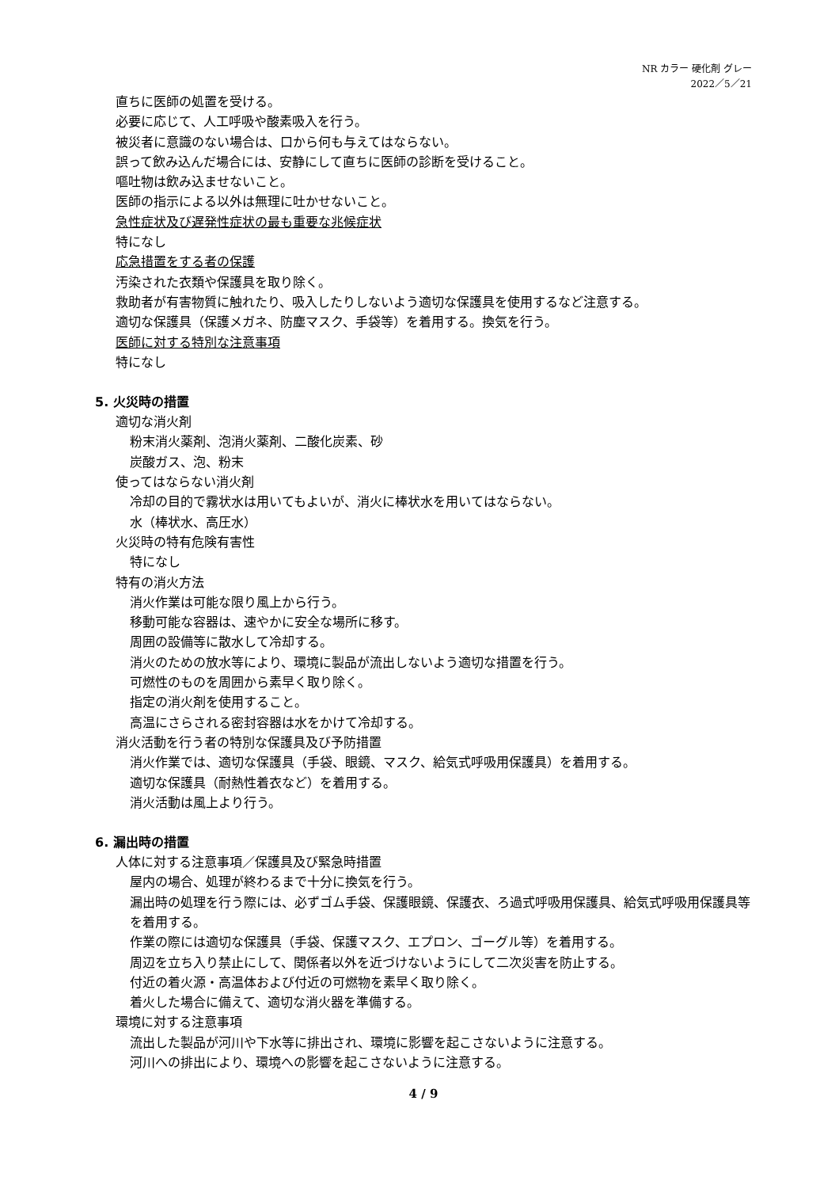NR カラー 硬化剤 グレー
2022／5／21
直ちに医師の処置を受ける。
必要に応じて、人工呼吸や酸素吸入を行う。
被災者に意識のない場合は、口から何も与えてはならない。
誤って飲み込んだ場合には、安静にして直ちに医師の診断を受けること。
嘔吐物は飲み込ませないこと。
医師の指示による以外は無理に吐かせないこと。
急性症状及び遅発性症状の最も重要な兆候症状
特になし
応急措置をする者の保護
汚染された衣類や保護具を取り除く。
救助者が有害物質に触れたり、吸入したりしないよう適切な保護具を使用するなど注意する。
適切な保護具（保護メガネ、防塵マスク、手袋等）を着用する。換気を行う。
医師に対する特別な注意事項
特になし
5. 火災時の措置
適切な消火剤
粉末消火薬剤、泡消火薬剤、二酸化炭素、砂
炭酸ガス、泡、粉末
使ってはならない消火剤
冷却の目的で霧状水は用いてもよいが、消火に棒状水を用いてはならない。
水（棒状水、高圧水）
火災時の特有危険有害性
特になし
特有の消火方法
消火作業は可能な限り風上から行う。
移動可能な容器は、速やかに安全な場所に移す。
周囲の設備等に散水して冷却する。
消火のための放水等により、環境に製品が流出しないよう適切な措置を行う。
可燃性のものを周囲から素早く取り除く。
指定の消火剤を使用すること。
高温にさらされる密封容器は水をかけて冷却する。
消火活動を行う者の特別な保護具及び予防措置
消火作業では、適切な保護具（手袋、眼鏡、マスク、給気式呼吸用保護具）を着用する。
適切な保護具（耐熱性着衣など）を着用する。
消火活動は風上より行う。
6. 漏出時の措置
人体に対する注意事項／保護具及び緊急時措置
屋内の場合、処理が終わるまで十分に換気を行う。
漏出時の処理を行う際には、必ずゴム手袋、保護眼鏡、保護衣、ろ過式呼吸用保護具、給気式呼吸用保護具等を着用する。
作業の際には適切な保護具（手袋、保護マスク、エプロン、ゴーグル等）を着用する。
周辺を立ち入り禁止にして、関係者以外を近づけないようにして二次災害を防止する。
付近の着火源・高温体および付近の可燃物を素早く取り除く。
着火した場合に備えて、適切な消火器を準備する。
環境に対する注意事項
流出した製品が河川や下水等に排出され、環境に影響を起こさないように注意する。
河川への排出により、環境への影響を起こさないように注意する。
4 / 9